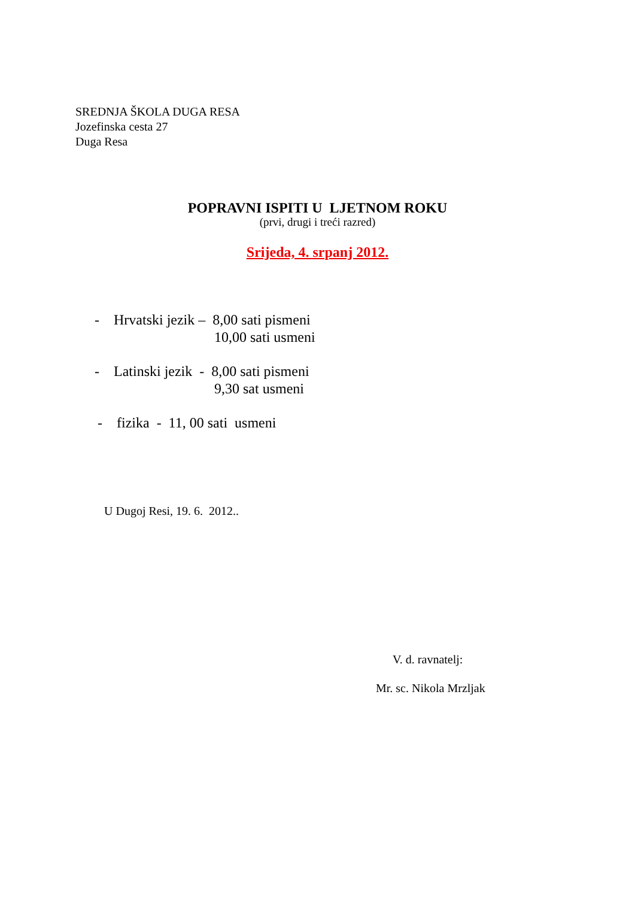SREDNJA ŠKOLA DUGA RESA
Jozefinska cesta 27
Duga Resa
POPRAVNI ISPITI U LJETNOM ROKU
(prvi, drugi i treći razred)
Srijeda, 4. srpanj 2012.
- Hrvatski jezik – 8,00 sati pismeni
10,00 sati usmeni
- Latinski jezik - 8,00 sati pismeni
9,30 sat usmeni
- fizika - 11, 00 sati usmeni
U Dugoj Resi, 19. 6. 2012..
V. d. ravnatelj:
Mr. sc. Nikola Mrzljak